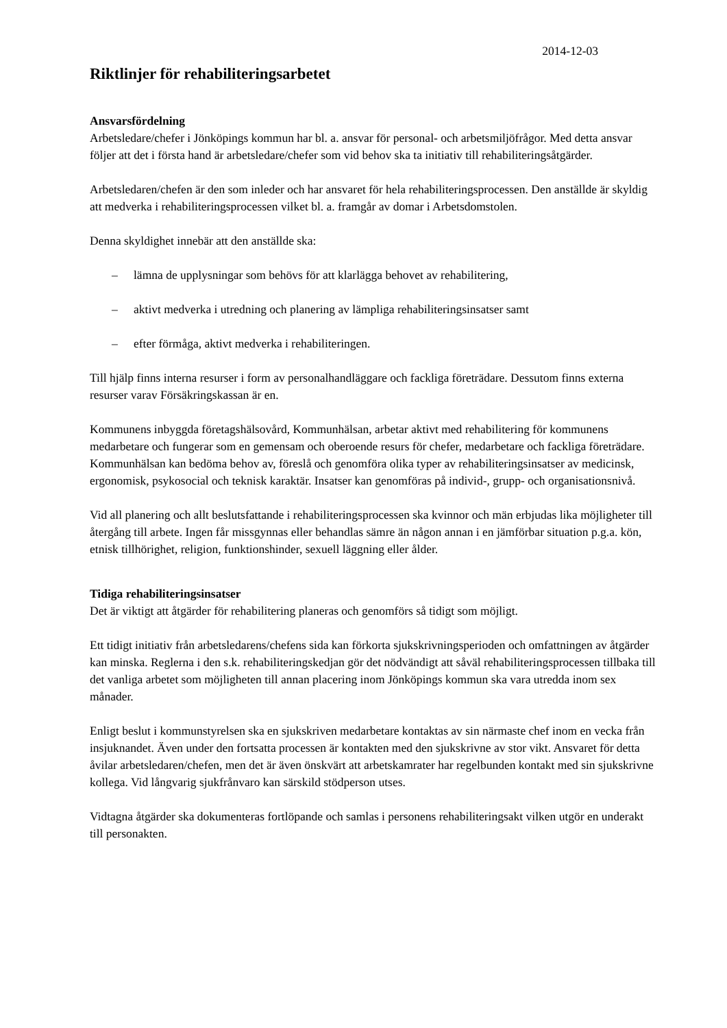2014-12-03
Riktlinjer för rehabiliteringsarbetet
Ansvarsfördelning
Arbetsledare/chefer i Jönköpings kommun har bl. a. ansvar för personal- och arbetsmiljöfrågor. Med detta ansvar följer att det i första hand är arbetsledare/chefer som vid behov ska ta initiativ till rehabiliteringsåtgärder.
Arbetsledaren/chefen är den som inleder och har ansvaret för hela rehabiliteringsprocessen. Den anställde är skyldig att medverka i rehabiliteringsprocessen vilket bl. a. framgår av domar i Arbetsdomstolen.
Denna skyldighet innebär att den anställde ska:
– lämna de upplysningar som behövs för att klarlägga behovet av rehabilitering,
– aktivt medverka i utredning och planering av lämpliga rehabiliteringsinsatser samt
– efter förmåga, aktivt medverka i rehabiliteringen.
Till hjälp finns interna resurser i form av personalhandläggare och fackliga företrädare. Dessutom finns externa resurser varav Försäkringskassan är en.
Kommunens inbyggda företagshälsovård, Kommunhälsan, arbetar aktivt med rehabilitering för kommunens medarbetare och fungerar som en gemensam och oberoende resurs för chefer, medarbetare och fackliga företrädare. Kommunhälsan kan bedöma behov av, föreslå och genomföra olika typer av rehabiliteringsinsatser av medicinsk, ergonomisk, psykosocial och teknisk karaktär. Insatser kan genomföras på individ-, grupp- och organisationsnivå.
Vid all planering och allt beslutsfattande i rehabiliteringsprocessen ska kvinnor och män erbjudas lika möjligheter till återgång till arbete. Ingen får missgynnas eller behandlas sämre än någon annan i en jämförbar situation p.g.a. kön, etnisk tillhörighet, religion, funktionshinder, sexuell läggning eller ålder.
Tidiga rehabiliteringsinsatser
Det är viktigt att åtgärder för rehabilitering planeras och genomförs så tidigt som möjligt.
Ett tidigt initiativ från arbetsledarens/chefens sida kan förkorta sjukskrivningsperioden och omfattningen av åtgärder kan minska. Reglerna i den s.k. rehabiliteringskedjan gör det nödvändigt att såväl rehabiliteringsprocessen tillbaka till det vanliga arbetet som möjligheten till annan placering inom Jönköpings kommun ska vara utredda inom sex månader.
Enligt beslut i kommunstyrelsen ska en sjukskriven medarbetare kontaktas av sin närmaste chef inom en vecka från insjuknandet. Även under den fortsatta processen är kontakten med den sjukskrivne av stor vikt. Ansvaret för detta åvilar arbetsledaren/chefen, men det är även önskvärt att arbetskamrater har regelbunden kontakt med sin sjukskrivne kollega. Vid långvarig sjukfrånvaro kan särskild stödperson utses.
Vidtagna åtgärder ska dokumenteras fortlöpande och samlas i personens rehabiliteringsakt vilken utgör en underakt till personakten.